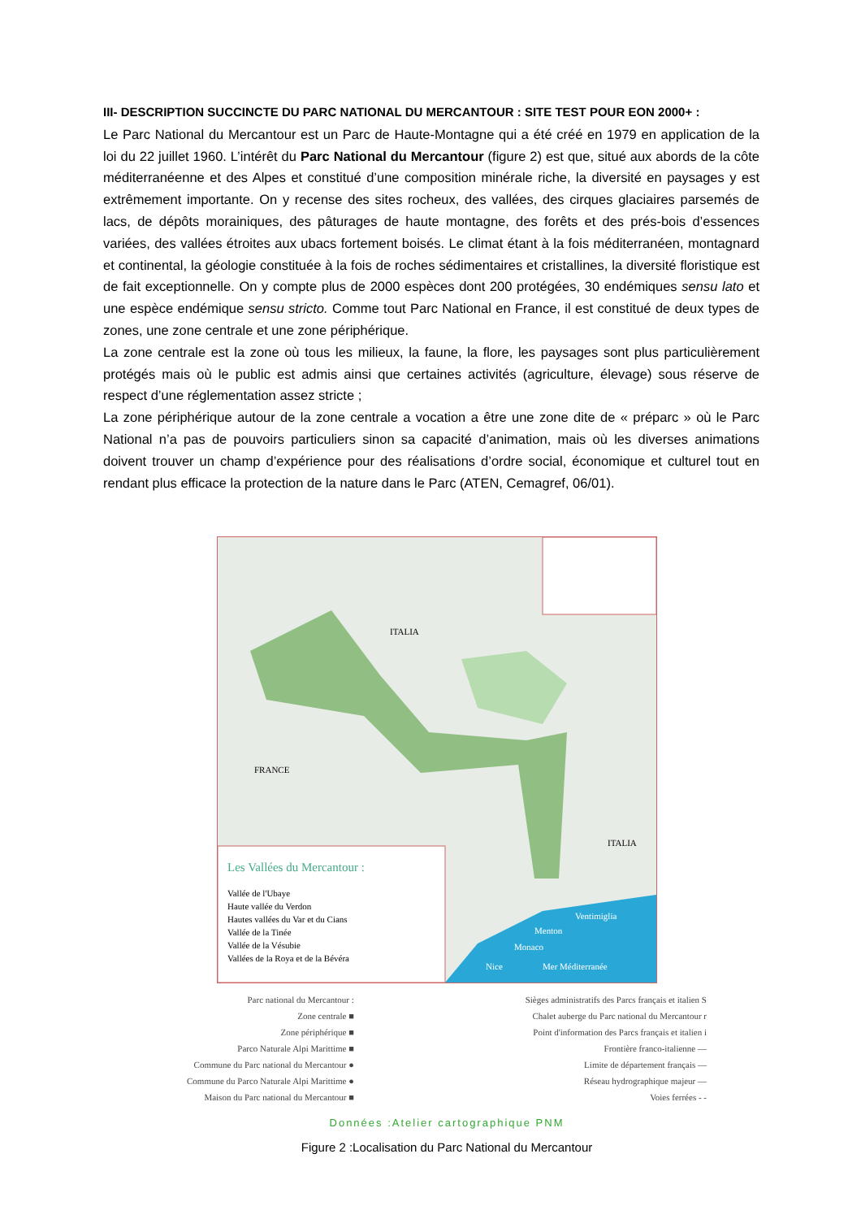III- DESCRIPTION SUCCINCTE DU PARC NATIONAL DU MERCANTOUR : SITE TEST POUR EON 2000+ :
Le Parc National du Mercantour est un Parc de Haute-Montagne qui a été créé en 1979 en application de la loi du 22 juillet 1960. L’intérêt du Parc National du Mercantour (figure 2) est que, situé aux abords de la côte méditerranéenne et des Alpes et constitué d’une composition minérale riche, la diversité en paysages y est extrêmement importante. On y recense des sites rocheux, des vallées, des cirques glaciaires parsemés de lacs, de dépôts morainiques, des pâturages de haute montagne, des forêts et des prés-bois d’essences variées, des vallées étroites aux ubacs fortement boisés. Le climat étant à la fois méditerranéen, montagnard et continental, la géologie constituée à la fois de roches sédimentaires et cristallines, la diversité floristique est de fait exceptionnelle. On y compte plus de 2000 espèces dont 200 protégées, 30 endémiques sensu lato et une espèce endémique sensu stricto. Comme tout Parc National en France, il est constitué de deux types de zones, une zone centrale et une zone périphérique.
La zone centrale est la zone où tous les milieux, la faune, la flore, les paysages sont plus particulièrement protégés mais où le public est admis ainsi que certaines activités (agriculture, élevage) sous réserve de respect d’une réglementation assez stricte ;
La zone périphérique autour de la zone centrale a vocation a être une zone dite de « préparc » où le Parc National n’a pas de pouvoirs particuliers sinon sa capacité d’animation, mais où les diverses animations doivent trouver un champ d’expérience pour des réalisations d’ordre social, économique et culturel tout en rendant plus efficace la protection de la nature dans le Parc (ATEN, Cemagref, 06/01).
ITALIA
FRANCE
ITALIA
Les Vallées du Mercantour :
Vallée de l'Ubaye
Haute vallée du Verdon
Hautes vallées du Var et du Cians
Vallée de la Tinée
Vallée de la Vésubie
Vallées de la Roya et de la Bévéra
Ventimiglia
Menton
Monaco
Nice Mer Méditerranée
Parc national du Mercantour :
Zone centrale ■
Zone périphérique ■
Parco Naturale Alpi Marittime ■
Commune du Parc national du Mercantour ●
Commune du Parco Naturale Alpi Marittime ●
Maison du Parc national du Mercantour ■
Sièges administratifs des Parcs français et italien S
Chalet auberge du Parc national du Mercantour r
Point d'information des Parcs français et italien i
Frontière franco-italienne —
Limite de département français —
Réseau hydrographique majeur —
Voies ferrées - -
Données :Atelier cartographique PNM
Figure 2 :Localisation du Parc National du Mercantour